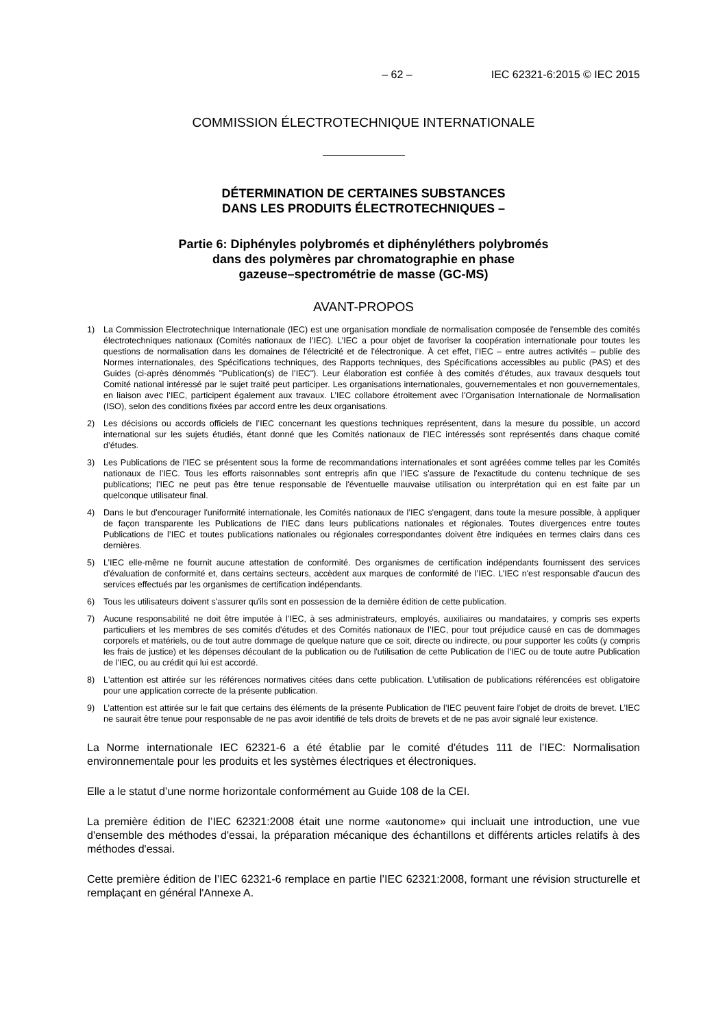– 62 – IEC 62321-6:2015 © IEC 2015
COMMISSION ÉLECTROTECHNIQUE INTERNATIONALE
DÉTERMINATION DE CERTAINES SUBSTANCES
DANS LES PRODUITS ÉLECTROTECHNIQUES –
Partie 6: Diphényles polybromés et diphényléthers polybromés
dans des polymères par chromatographie en phase
gazeuse–spectrométrie de masse (GC-MS)
AVANT-PROPOS
1) La Commission Electrotechnique Internationale (IEC) est une organisation mondiale de normalisation composée de l'ensemble des comités électrotechniques nationaux (Comités nationaux de l’IEC). L’IEC a pour objet de favoriser la coopération internationale pour toutes les questions de normalisation dans les domaines de l'électricité et de l'électronique. À cet effet, l’IEC – entre autres activités – publie des Normes internationales, des Spécifications techniques, des Rapports techniques, des Spécifications accessibles au public (PAS) et des Guides (ci-après dénommés "Publication(s) de l’IEC"). Leur élaboration est confiée à des comités d'études, aux travaux desquels tout Comité national intéressé par le sujet traité peut participer. Les organisations internationales, gouvernementales et non gouvernementales, en liaison avec l’IEC, participent également aux travaux. L’IEC collabore étroitement avec l'Organisation Internationale de Normalisation (ISO), selon des conditions fixées par accord entre les deux organisations.
2) Les décisions ou accords officiels de l’IEC concernant les questions techniques représentent, dans la mesure du possible, un accord international sur les sujets étudiés, étant donné que les Comités nationaux de l’IEC intéressés sont représentés dans chaque comité d’études.
3) Les Publications de l’IEC se présentent sous la forme de recommandations internationales et sont agréées comme telles par les Comités nationaux de l’IEC. Tous les efforts raisonnables sont entrepris afin que l’IEC s'assure de l'exactitude du contenu technique de ses publications; l’IEC ne peut pas être tenue responsable de l'éventuelle mauvaise utilisation ou interprétation qui en est faite par un quelconque utilisateur final.
4) Dans le but d'encourager l'uniformité internationale, les Comités nationaux de l’IEC s'engagent, dans toute la mesure possible, à appliquer de façon transparente les Publications de l’IEC dans leurs publications nationales et régionales. Toutes divergences entre toutes Publications de l’IEC et toutes publications nationales ou régionales correspondantes doivent être indiquées en termes clairs dans ces dernières.
5) L’IEC elle-même ne fournit aucune attestation de conformité. Des organismes de certification indépendants fournissent des services d'évaluation de conformité et, dans certains secteurs, accèdent aux marques de conformité de l’IEC. L’IEC n'est responsable d'aucun des services effectués par les organismes de certification indépendants.
6) Tous les utilisateurs doivent s'assurer qu'ils sont en possession de la dernière édition de cette publication.
7) Aucune responsabilité ne doit être imputée à l’IEC, à ses administrateurs, employés, auxiliaires ou mandataires, y compris ses experts particuliers et les membres de ses comités d'études et des Comités nationaux de l’IEC, pour tout préjudice causé en cas de dommages corporels et matériels, ou de tout autre dommage de quelque nature que ce soit, directe ou indirecte, ou pour supporter les coûts (y compris les frais de justice) et les dépenses découlant de la publication ou de l'utilisation de cette Publication de l’IEC ou de toute autre Publication de l’IEC, ou au crédit qui lui est accordé.
8) L'attention est attirée sur les références normatives citées dans cette publication. L'utilisation de publications référencées est obligatoire pour une application correcte de la présente publication.
9) L’attention est attirée sur le fait que certains des éléments de la présente Publication de l’IEC peuvent faire l’objet de droits de brevet. L’IEC ne saurait être tenue pour responsable de ne pas avoir identifié de tels droits de brevets et de ne pas avoir signalé leur existence.
La Norme internationale IEC 62321-6 a été établie par le comité d'études 111 de l’IEC: Normalisation environnementale pour les produits et les systèmes électriques et électroniques.
Elle a le statut d’une norme horizontale conformément au Guide 108 de la CEI.
La première édition de l’IEC 62321:2008 était une norme «autonome» qui incluait une introduction, une vue d'ensemble des méthodes d'essai, la préparation mécanique des échantillons et différents articles relatifs à des méthodes d'essai.
Cette première édition de l’IEC 62321-6 remplace en partie l’IEC 62321:2008, formant une révision structurelle et remplaçant en général l'Annexe A.